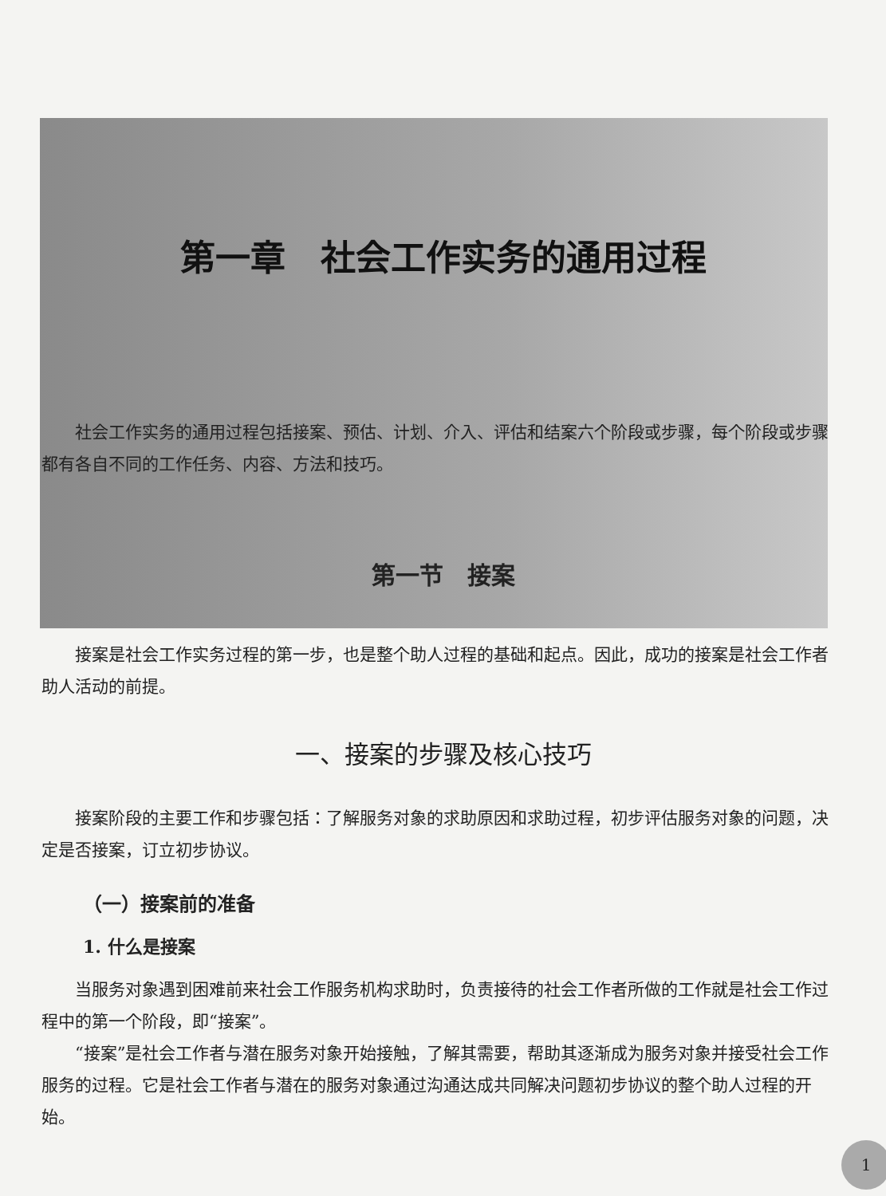第一章　社会工作实务的通用过程
社会工作实务的通用过程包括接案、预估、计划、介入、评估和结案六个阶段或步骤，每个阶段或步骤都有各自不同的工作任务、内容、方法和技巧。
第一节　接案
接案是社会工作实务过程的第一步，也是整个助人过程的基础和起点。因此，成功的接案是社会工作者助人活动的前提。
一、接案的步骤及核心技巧
接案阶段的主要工作和步骤包括：了解服务对象的求助原因和求助过程，初步评估服务对象的问题，决定是否接案，订立初步协议。
（一）接案前的准备
1. 什么是接案
当服务对象遇到困难前来社会工作服务机构求助时，负责接待的社会工作者所做的工作就是社会工作过程中的第一个阶段，即“接案”。
“接案”是社会工作者与潜在服务对象开始接触，了解其需要，帮助其逐渐成为服务对象并接受社会工作服务的过程。它是社会工作者与潜在的服务对象通过沟通达成共同解决问题初步协议的整个助人过程的开始。
1